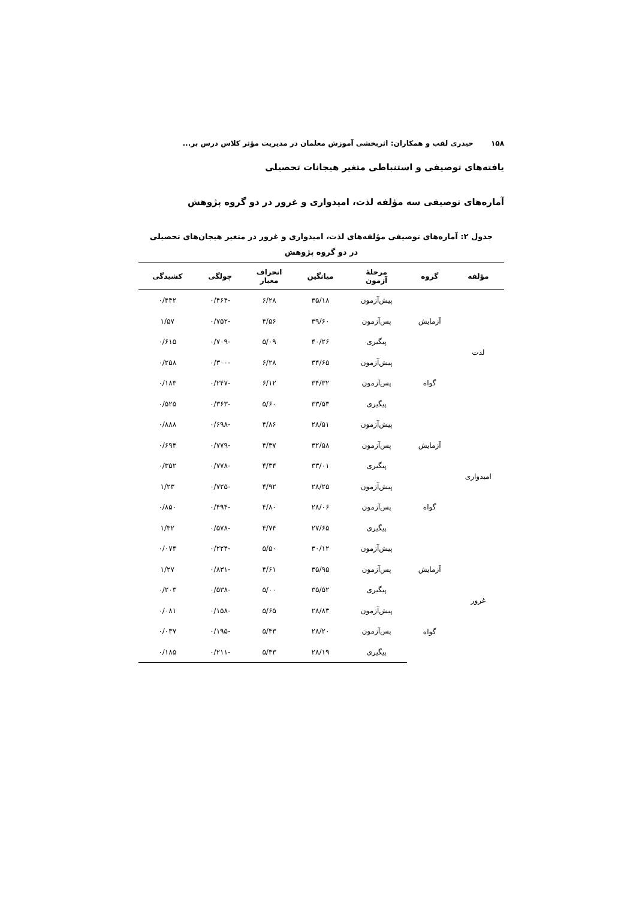۱۵۸ حیدری لقب و همکاران: اثربخشی آموزش معلمان در مدیریت مؤثر کلاس درس بر...
یافته‌های توصیفی و استنباطی متغیر هیجانات تحصیلی
آماره‌های توصیفی سه مؤلفه لذت، امیدواری و غرور در دو گروه پژوهش
جدول ۲: آماره‌های توصیفی مؤلفه‌های لذت، امیدواری و غرور در متغیر هیجان‌های تحصیلی
در دو گروه پژوهش
| مؤلفه | گروه | مرحلهٔ آزمون | میانگین | انحراف معیار | چولگی | کشیدگی |
| --- | --- | --- | --- | --- | --- | --- |
| لذت | آزمایش | پیش‌آزمون | ۳۵/۱۸ | ۶/۲۸ | -۰/۴۶۴ | ۰/۴۴۲ |
| | | پس‌آزمون | ۳۹/۶۰ | ۴/۵۶ | -۰/۷۵۲ | ۱/۵۷ |
| | | پیگیری | ۴۰/۲۶ | ۵/۰۹ | -۰/۷۰۹ | ۰/۶۱۵ |
| | گواه | پیش‌آزمون | ۳۴/۶۵ | ۶/۲۸ | -۰/۳۰۰ | ۰/۲۵۸ |
| | | پس‌آزمون | ۳۴/۳۲ | ۶/۱۲ | -۰/۲۴۷ | ۰/۱۸۳ |
| | | پیگیری | ۳۳/۵۳ | ۵/۶۰ | -۰/۳۶۳ | ۰/۵۲۵ |
| امیدواری | آزمایش | پیش‌آزمون | ۲۸/۵۱ | ۴/۸۶ | -۰/۶۹۸ | ۰/۸۸۸ |
| | | پس‌آزمون | ۳۲/۵۸ | ۴/۳۷ | -۰/۷۷۹ | ۰/۶۹۴ |
| | | پیگیری | ۳۳/۰۱ | ۴/۳۴ | -۰/۷۷۸ | ۰/۳۵۲ |
| | گواه | پیش‌آزمون | ۲۸/۲۵ | ۴/۹۲ | -۰/۷۲۵ | ۱/۲۳ |
| | | پس‌آزمون | ۲۸/۰۶ | ۴/۸۰ | -۰/۴۹۴ | ۰/۸۵۰ |
| | | پیگیری | ۲۷/۶۵ | ۴/۷۴ | -۰/۵۷۸ | ۱/۳۲ |
| غرور | آزمایش | پیش‌آزمون | ۳۰/۱۲ | ۵/۵۰ | -۰/۲۲۴ | ۰/۰۷۴ |
| | | پس‌آزمون | ۳۵/۹۵ | ۴/۶۱ | -۰/۸۳۱ | ۱/۲۷ |
| | | پیگیری | ۳۵/۵۲ | ۵/۰۰ | -۰/۵۳۸ | ۰/۲۰۳ |
| | گواه | پیش‌آزمون | ۲۸/۸۳ | ۵/۶۵ | -۰/۱۵۸ | ۰/۰۸۱ |
| | | پس‌آزمون | ۲۸/۲۰ | ۵/۴۳ | -۰/۱۹۵ | ۰/۰۳۷ |
| | | پیگیری | ۲۸/۱۹ | ۵/۳۳ | -۰/۲۱۱ | ۰/۱۸۵ |